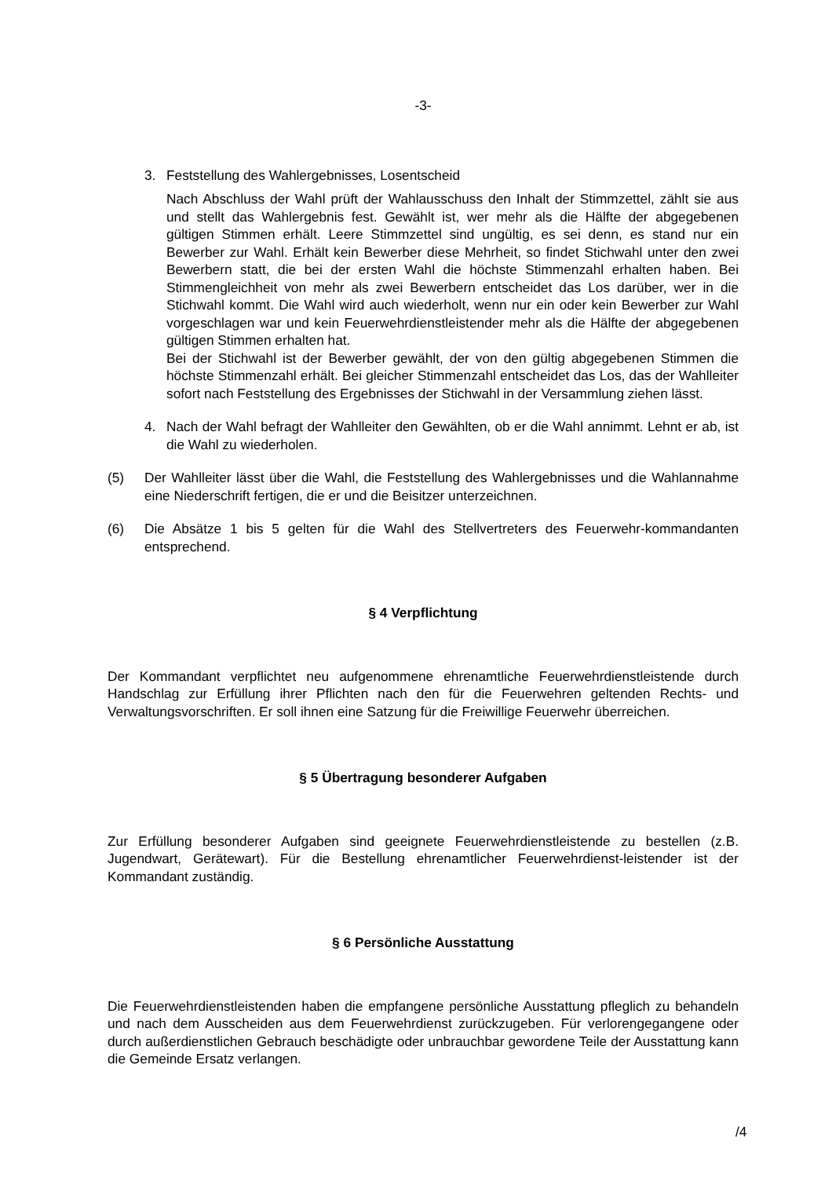-3-
3. Feststellung des Wahlergebnisses, Losentscheid
Nach Abschluss der Wahl prüft der Wahlausschuss den Inhalt der Stimmzettel, zählt sie aus und stellt das Wahlergebnis fest. Gewählt ist, wer mehr als die Hälfte der abgegebenen gültigen Stimmen erhält. Leere Stimmzettel sind ungültig, es sei denn, es stand nur ein Bewerber zur Wahl. Erhält kein Bewerber diese Mehrheit, so findet Stichwahl unter den zwei Bewerbern statt, die bei der ersten Wahl die höchste Stimmenzahl erhalten haben. Bei Stimmengleichheit von mehr als zwei Bewerbern entscheidet das Los darüber, wer in die Stichwahl kommt. Die Wahl wird auch wiederholt, wenn nur ein oder kein Bewerber zur Wahl vorgeschlagen war und kein Feuerwehrdienstleistender mehr als die Hälfte der abgegebenen gültigen Stimmen erhalten hat.
Bei der Stichwahl ist der Bewerber gewählt, der von den gültig abgegebenen Stimmen die höchste Stimmenzahl erhält. Bei gleicher Stimmenzahl entscheidet das Los, das der Wahlleiter sofort nach Feststellung des Ergebnisses der Stichwahl in der Versammlung ziehen lässt.
4. Nach der Wahl befragt der Wahlleiter den Gewählten, ob er die Wahl annimmt. Lehnt er ab, ist die Wahl zu wiederholen.
(5) Der Wahlleiter lässt über die Wahl, die Feststellung des Wahlergebnisses und die Wahlannahme eine Niederschrift fertigen, die er und die Beisitzer unterzeichnen.
(6) Die Absätze 1 bis 5 gelten für die Wahl des Stellvertreters des Feuerwehr-kommandanten entsprechend.
§ 4 Verpflichtung
Der Kommandant verpflichtet neu aufgenommene ehrenamtliche Feuerwehrdienstleistende durch Handschlag zur Erfüllung ihrer Pflichten nach den für die Feuerwehren geltenden Rechts- und Verwaltungsvorschriften. Er soll ihnen eine Satzung für die Freiwillige Feuerwehr überreichen.
§ 5 Übertragung besonderer Aufgaben
Zur Erfüllung besonderer Aufgaben sind geeignete Feuerwehrdienstleistende zu bestellen (z.B. Jugendwart, Gerätewart). Für die Bestellung ehrenamtlicher Feuerwehrdienst-leistender ist der Kommandant zuständig.
§ 6 Persönliche Ausstattung
Die Feuerwehrdienstleistenden haben die empfangene persönliche Ausstattung pfleglich zu behandeln und nach dem Ausscheiden aus dem Feuerwehrdienst zurückzugeben. Für verlorengegangene oder durch außerdienstlichen Gebrauch beschädigte oder unbrauchbar gewordene Teile der Ausstattung kann die Gemeinde Ersatz verlangen.
/4